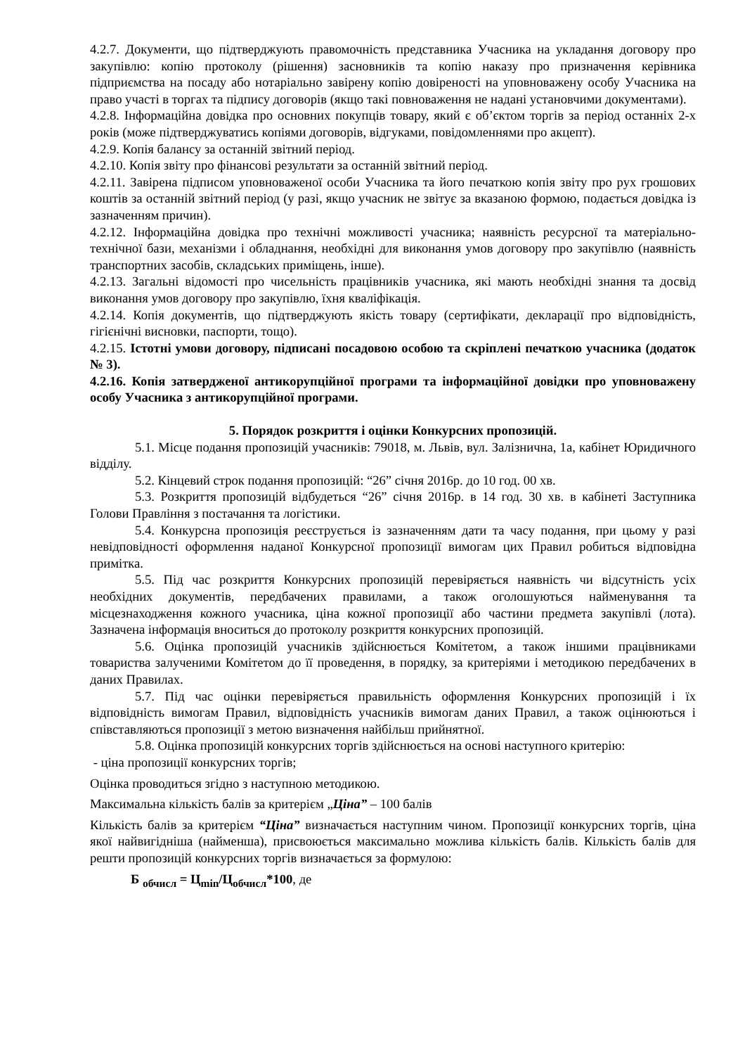4.2.7. Документи, що підтверджують правомочність представника Учасника на укладання договору про закупівлю: копію протоколу (рішення) засновників та копію наказу про призначення керівника підприємства на посаду або нотаріально завірену копію довіреності на уповноважену особу Учасника на право участі в торгах та підпису договорів (якщо такі повноваження не надані установчими документами).
4.2.8. Інформаційна довідка про основних покупців товару, який є об’єктом торгів за період останніх 2-х років (може підтверджуватись копіями договорів, відгуками, повідомленнями про акцепт).
4.2.9. Копія балансу за останній звітний період.
4.2.10. Копія звіту про фінансові результати за останній звітний період.
4.2.11. Завірена підписом уповноваженої особи Учасника та його печаткою копія звіту про рух грошових коштів за останній звітний період (у разі, якщо учасник не звітує за вказаною формою, подається довідка із зазначенням причин).
4.2.12. Інформаційна довідка про технічні можливості учасника; наявність ресурсної та матеріально-технічної бази, механізми і обладнання, необхідні для виконання умов договору про закупівлю (наявність транспортних засобів, складських приміщень, інше).
4.2.13. Загальні відомості про чисельність працівників учасника, які мають необхідні знання та досвід виконання умов договору про закупівлю, їхня кваліфікація.
4.2.14. Копія документів, що підтверджують якість товару (сертифікати, декларації про відповідність, гігієнічні висновки, паспорти, тощо).
4.2.15. Істотні умови договору, підписані посадовою особою та скріплені печаткою учасника (додаток № 3).
4.2.16. Копія затвердженої антикорупційної програми та інформаційної довідки про уповноважену особу Учасника з антикорупційної програми.
5. Порядок розкриття і оцінки Конкурсних пропозицій.
5.1. Місце подання пропозицій учасників: 79018, м. Львів, вул. Залізнична, 1а, кабінет Юридичного відділу.
5.2. Кінцевий строк подання пропозицій: “26” січня 2016р. до 10 год. 00 хв.
5.3. Розкриття пропозицій відбудеться “26” січня 2016р. в 14 год. 30 хв. в кабінеті Заступника Голови Правління з постачання та логістики.
5.4. Конкурсна пропозиція реєструється із зазначенням дати та часу подання, при цьому у разі невідповідності оформлення наданої Конкурсної пропозиції вимогам цих Правил робиться відповідна примітка.
5.5. Під час розкриття Конкурсних пропозицій перевіряється наявність чи відсутність усіх необхідних документів, передбачених правилами, а також оголошуються найменування та місцезнаходження кожного учасника, ціна кожної пропозиції або частини предмета закупівлі (лота). Зазначена інформація вноситься до протоколу розкриття конкурсних пропозицій.
5.6. Оцінка пропозицій учасників здійснюється Комітетом, а також іншими працівниками товариства залученими Комітетом до її проведення, в порядку, за критеріями і методикою передбачених в даних Правилах.
5.7. Під час оцінки перевіряється правильність оформлення Конкурсних пропозицій і їх відповідність вимогам Правил, відповідність учасників вимогам даних Правил, а також оцінюються і співставляються пропозиції з метою визначення найбільш прийнятної.
5.8. Оцінка пропозицій конкурсних торгів здійснюється на основі наступного критерію:
- ціна пропозиції конкурсних торгів;
Оцінка проводиться згідно з наступною методикою.
Максимальна кількість балів за критерієм „Ціна” – 100 балів
Кількість балів за критерієм “Ціна” визначається наступним чином. Пропозиції конкурсних торгів, ціна якої найвигідніша (найменша), присвоюється максимально можлива кількість балів. Кількість балів для решти пропозицій конкурсних торгів визначається за формулою:
Б <sub>обчисл</sub> = Ц<sub>min</sub>/Ц<sub>обчисл</sub>*100, де